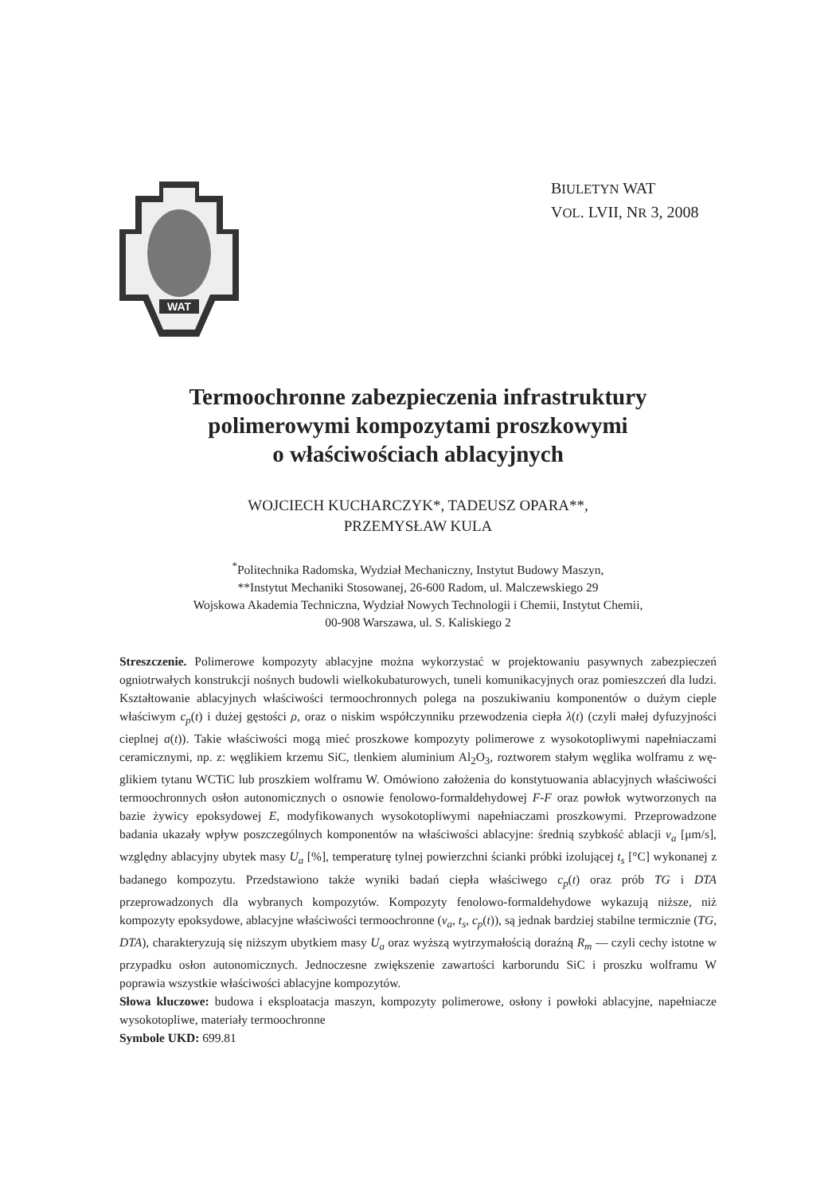BIULETYN WAT
VOL. LVII, NR 3, 2008
WAT
Termoochronne zabezpieczenia infrastruktury
polimerowymi kompozytami proszkowymi
o właściwościach ablacyjnych
WOJCIECH KUCHARCZYK*, TADEUSZ OPARA**,
PRZEMYSŁAW KULA
<sup>*</sup> Politechnika Radomska, Wydział Mechaniczny, Instytut Budowy Maszyn,
**Instytut Mechaniki Stosowanej, 26-600 Radom, ul. Malczewskiego 29
Wojskowa Akademia Techniczna, Wydział Nowych Technologii i Chemii, Instytut Chemii,
00-908 Warszawa, ul. S. Kaliskiego 2
Streszczenie. Polimerowe kompozyty ablacyjne można wykorzystać w projektowaniu pasywnych zabezpieczeń ogniotrwałych konstrukcji nośnych budowli wielkokubaturowych, tuneli komunika­cyjnych oraz pomieszczeń dla ludzi. Kształtowanie ablacyjnych właściwości termoochronnych polega na poszukiwaniu komponentów o dużym cieple właściwym c<sub>p</sub>(t) i dużej gęstości ρ, oraz o niskim współczynniku przewodzenia ciepła λ(t) (czyli małej dyfuzyjności cieplnej a(t)). Takie właściwości mogą mieć proszkowe kompozyty polimerowe z wysokotopliwymi napełniaczami ceramicznymi, np. z: węglikiem krzemu SiC, tlenkiem aluminium Al<sub>2</sub>O<sub>3</sub>, roztworem stałym węglika wolframu z wę­glikiem tytanu WCTiC lub proszkiem wolframu W. Omówiono założenia do konstytuowania ablacyj­nych właściwości termoochronnych osłon autonomicznych o osnowie fenolowo-formaldehydowej F-F oraz powłok wytworzonych na bazie żywicy epoksydowej E, modyfikowanych wysokotopliwymi napełniaczami proszkowymi. Przeprowadzone badania ukazały wpływ poszczególnych komponentów na właściwości ablacyjne: średnią szybkość ablacji v<sub>a</sub> [μm/s], względny ablacyjny ubytek masy U<sub>a</sub> [%], temperaturę tylnej powierzchni ścianki próbki izolującej t<sub>s</sub> [°C] wykonanej z badanego kompozytu. Przedstawiono także wyniki badań ciepła właściwego c<sub>p</sub>(t) oraz prób TG i DTA przeprowadzonych dla wybranych kompozytów. Kompozyty fenolowo-formaldehydowe wykazują niższe, niż kompozyty epoksydowe, ablacyjne właściwości termoochronne (v<sub>a</sub>, t<sub>s</sub>, c<sub>p</sub>(t)), są jednak bardziej stabilne termicznie (TG, DTA), charakteryzują się niższym ubytkiem masy U<sub>a</sub> oraz wyższą wytrzymałością doraźną R<sub>m</sub> — czyli cechy istotne w przypadku osłon autonomicznych. Jednoczesne zwiększenie zawartości karborundu SiC i proszku wolframu W poprawia wszystkie właściwości ablacyjne kompozytów.
Słowa kluczowe: budowa i eksploatacja maszyn, kompozyty polimerowe, osłony i powłoki ablacyjne, napełniacze wysokotopliwe, materiały termoochronne
Symbole UKD: 699.81